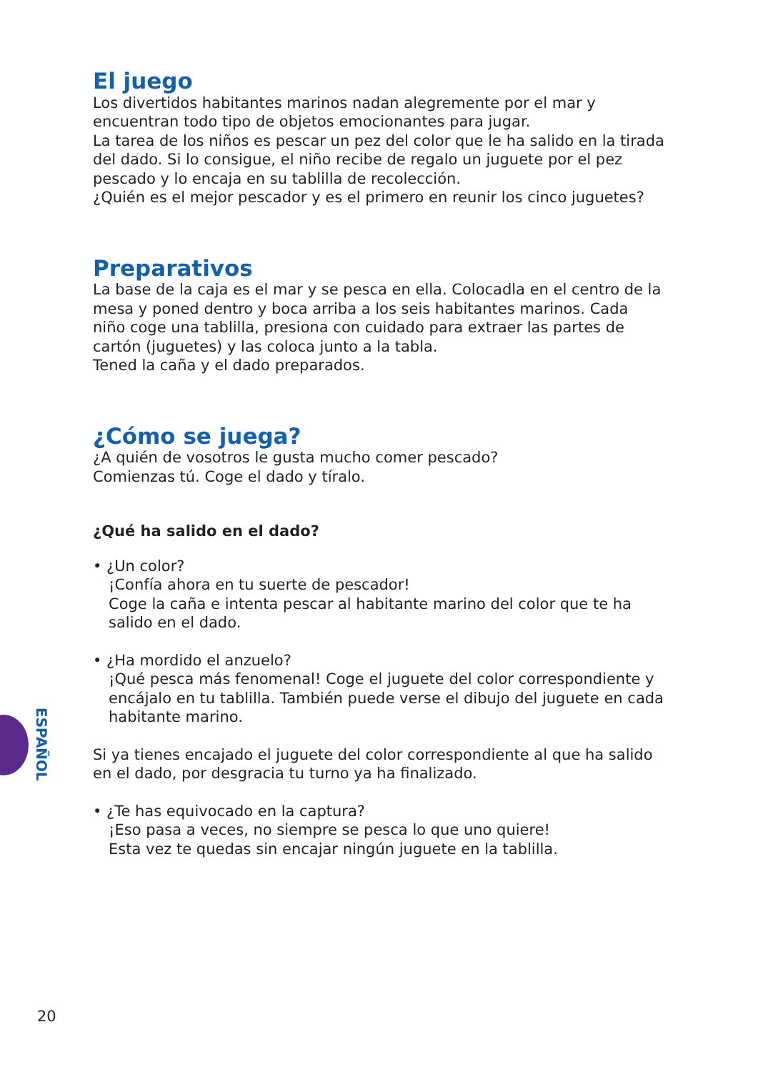ESPAÑOL
El juego
Los divertidos habitantes marinos nadan alegremente por el mar y encuentran todo tipo de objetos emocionantes para jugar.
La tarea de los niños es pescar un pez del color que le ha salido en la tirada del dado. Si lo consigue, el niño recibe de regalo un juguete por el pez pescado y lo encaja en su tablilla de recolección.
¿Quién es el mejor pescador y es el primero en reunir los cinco juguetes?
Preparativos
La base de la caja es el mar y se pesca en ella. Colocadla en el centro de la mesa y poned dentro y boca arriba a los seis habitantes marinos. Cada niño coge una tablilla, presiona con cuidado para extraer las partes de cartón (juguetes) y las coloca junto a la tabla.
Tened la caña y el dado preparados.
¿Cómo se juega?
¿A quién de vosotros le gusta mucho comer pescado?
Comienzas tú. Coge el dado y tíralo.
¿Qué ha salido en el dado?
• ¿Un color?
¡Confía ahora en tu suerte de pescador!
Coge la caña e intenta pescar al habitante marino del color que te ha salido en el dado.
• ¿Ha mordido el anzuelo?
¡Qué pesca más fenomenal! Coge el juguete del color correspondiente y encájalo en tu tablilla. También puede verse el dibujo del juguete en cada habitante marino.
Si ya tienes encajado el juguete del color correspondiente al que ha salido en el dado, por desgracia tu turno ya ha finalizado.
• ¿Te has equivocado en la captura?
¡Eso pasa a veces, no siempre se pesca lo que uno quiere!
Esta vez te quedas sin encajar ningún juguete en la tablilla.
20